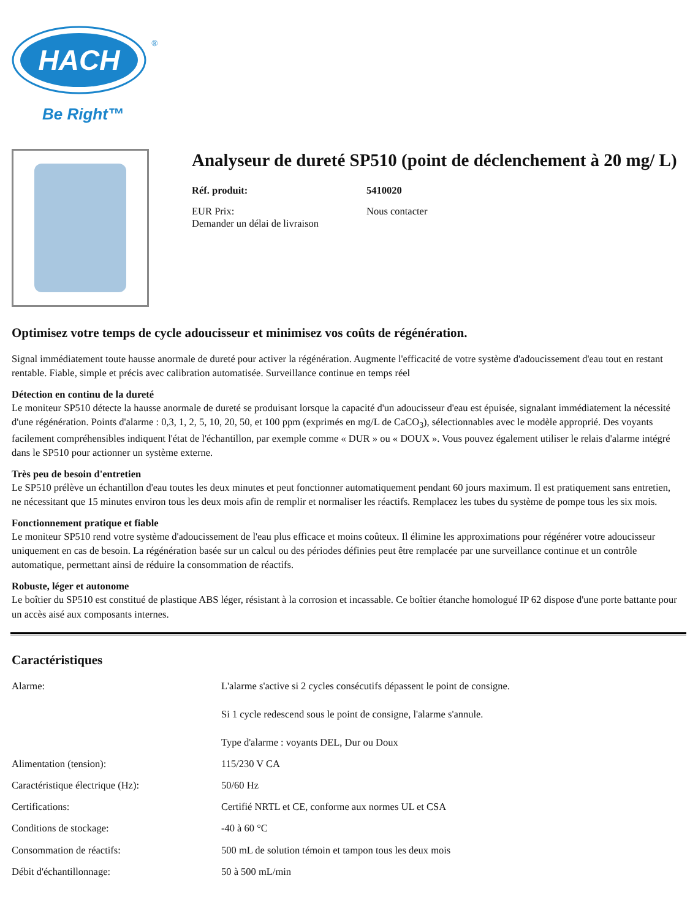HACH
®
Be Right™
Analyseur de dureté SP510 (point de déclenchement à 20 mg/ L)
Réf. produit: 5410020
EUR Prix: Nous contacter
Demander un délai de livraison
Optimisez votre temps de cycle adoucisseur et minimisez vos coûts de régénération.
Signal immédiatement toute hausse anormale de dureté pour activer la régénération. Augmente l'efficacité de votre système d'adoucissement d'eau tout en restant rentable. Fiable, simple et précis avec calibration automatisée. Surveillance continue en temps réel
Détection en continu de la dureté
Le moniteur SP510 détecte la hausse anormale de dureté se produisant lorsque la capacité d'un adoucisseur d'eau est épuisée, signalant immédiatement la nécessité d'une régénération. Points d'alarme : 0,3, 1, 2, 5, 10, 20, 50, et 100 ppm (exprimés en mg/L de CaCO<sub>3</sub>), sélectionnables avec le modèle approprié. Des voyants facilement compréhensibles indiquent l'état de l'échantillon, par exemple comme « DUR » ou « DOUX ». Vous pouvez également utiliser le relais d'alarme intégré dans le SP510 pour actionner un système externe.
Très peu de besoin d'entretien
Le SP510 prélève un échantillon d'eau toutes les deux minutes et peut fonctionner automatiquement pendant 60 jours maximum. Il est pratiquement sans entretien, ne nécessitant que 15 minutes environ tous les deux mois afin de remplir et normaliser les réactifs. Remplacez les tubes du système de pompe tous les six mois.
Fonctionnement pratique et fiable
Le moniteur SP510 rend votre système d'adoucissement de l'eau plus efficace et moins coûteux. Il élimine les approximations pour régénérer votre adoucisseur uniquement en cas de besoin. La régénération basée sur un calcul ou des périodes définies peut être remplacée par une surveillance continue et un contrôle automatique, permettant ainsi de réduire la consommation de réactifs.
Robuste, léger et autonome
Le boîtier du SP510 est constitué de plastique ABS léger, résistant à la corrosion et incassable. Ce boîtier étanche homologué IP 62 dispose d'une porte battante pour un accès aisé aux composants internes.
Caractéristiques
| Alarme: | L'alarme s'active si 2 cycles consécutifs dépassent le point de consigne. Si 1 cycle redescend sous le point de consigne, l'alarme s'annule. Type d'alarme : voyants DEL, Dur ou Doux |
| Alimentation (tension): | 115/230 V CA |
| Caractéristique électrique (Hz): | 50/60 Hz |
| Certifications: | Certifié NRTL et CE, conforme aux normes UL et CSA |
| Conditions de stockage: | -40 à 60 °C |
| Consommation de réactifs: | 500 mL de solution témoin et tampon tous les deux mois |
| Débit d'échantillonnage: | 50 à 500 mL/min |